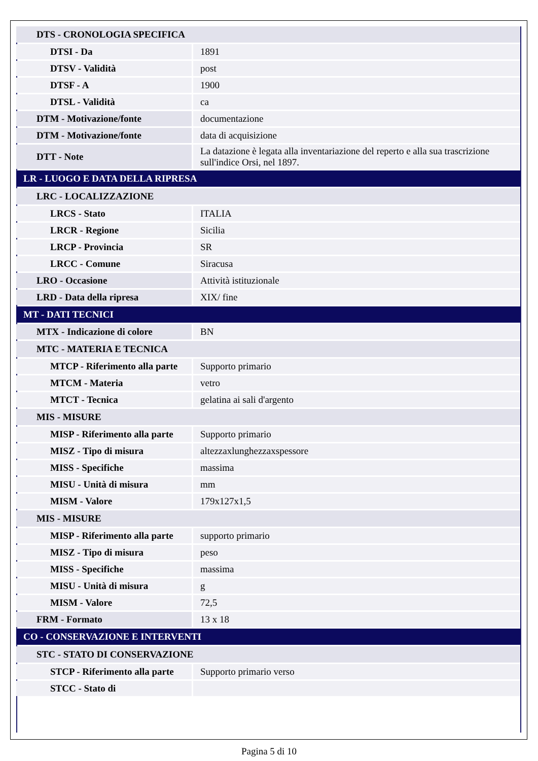| DTS - CRONOLOGIA SPECIFICA | |
| DTSI - Da | 1891 |
| DTSV - Validità | post |
| DTSF - A | 1900 |
| DTSL - Validità | ca |
| DTM - Motivazione/fonte | documentazione |
| DTM - Motivazione/fonte | data di acquisizione |
| DTT - Note | La datazione è legata alla inventariazione del reperto e alla sua trascrizione sull'indice Orsi, nel 1897. |
| LR - LUOGO E DATA DELLA RIPRESA | |
| LRC - LOCALIZZAZIONE | |
| LRCS - Stato | ITALIA |
| LRCR - Regione | Sicilia |
| LRCP - Provincia | SR |
| LRCC - Comune | Siracusa |
| LRO - Occasione | Attività istituzionale |
| LRD - Data della ripresa | XIX/ fine |
| MT - DATI TECNICI | |
| MTX - Indicazione di colore | BN |
| MTC - MATERIA E TECNICA | |
| MTCP - Riferimento alla parte | Supporto primario |
| MTCM - Materia | vetro |
| MTCT - Tecnica | gelatina ai sali d'argento |
| MIS - MISURE | |
| MISP - Riferimento alla parte | Supporto primario |
| MISZ - Tipo di misura | altezzaxlunghezzaxspessore |
| MISS - Specifiche | massima |
| MISU - Unità di misura | mm |
| MISM - Valore | 179x127x1,5 |
| MIS - MISURE | |
| MISP - Riferimento alla parte | supporto primario |
| MISZ - Tipo di misura | peso |
| MISS - Specifiche | massima |
| MISU - Unità di misura | g |
| MISM - Valore | 72,5 |
| FRM - Formato | 13 x 18 |
| CO - CONSERVAZIONE E INTERVENTI | |
| STC - STATO DI CONSERVAZIONE | |
| STCP - Riferimento alla parte | Supporto primario verso |
| STCC - Stato di | |
Pagina 5 di 10